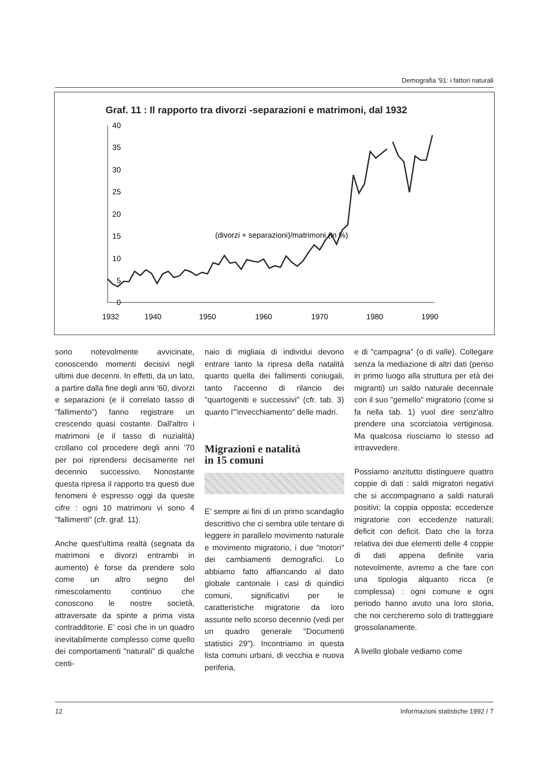Demografia '91: i fattori naturali
Graf. 11 : Il rapporto tra divorzi -separazioni e matrimoni, dal 1932
40
35
30
25
20
15
10
5
0
(divorzi + separazioni)/matrimoni (in %)
1932
1940
1950
1960
1970
1980
1990
sono notevolmente avvicinate, conoscendo momenti decisivi negli ultimi due decenni. In effetti, da un lato, a partire dalla fine degli anni '60, divorzi e separazioni (e il correlato tasso di "fallimento") fanno registrare un crescendo quasi costante. Dall'altro i matrimoni (e il tasso di nuzialità) crollano col procedere degli anni '70 per poi riprendersi decisamente nel decennio successivo. Nonostante questa ripresa il rapporto tra questi due fenomeni è espresso oggi da queste cifre : ogni 10 matrimoni vi sono 4 "fallimenti" (cfr. graf. 11).
Anche quest'ultima realtà (segnata da matrimoni e divorzi entrambi in aumento) è forse da prendere solo come un altro segno del rimescolamento continuo che conoscono le nostre società, attraversate da spinte a prima vista contradditorie. E' così che in un quadro inevitabilmente complesso come quello dei comportamenti "naturali" di qualche centi-
naio di migliaia di individui devono entrare tanto la ripresa della natalità quanto quella dei fallimenti coniugali, tanto l'accenno di rilancio dei "quartogeniti e successivi" (cfr. tab. 3) quanto l'"invecchiamento" delle madri.
Migrazioni e natalità
in 15 comuni
E' sempre ai fini di un primo scandaglio descrittivo che ci sembra utile tentare di leggere in parallelo movimento naturale e movimento migratorio, i due "motori" dei cambiamenti demografici. Lo abbiamo fatto affiancando al dato globale cantonale i casi di quindici comuni, significativi per le caratteristiche migratorie da loro assunte nello scorso decennio (vedi per un quadro generale "Documenti statistici 29"). Incontriamo in questa lista comuni urbani, di vecchia e nuova periferia,
e di "campagna" (o di valle). Collegare senza la mediazione di altri dati (penso in primo luogo alla struttura per età dei migranti) un saldo naturale decennale con il suo "gemello" migratorio (come si fa nella tab. 1) vuol dire senz'altro prendere una scorciatoia vertiginosa. Ma qualcosa riusciamo lo stesso ad intravvedere.
Possiamo anzitutto distinguere quattro coppie di dati : saldi migratori negativi che si accompagnano a saldi naturali positivi; la coppia opposta; eccedenze migratorie con eccedenze naturali; deficit con deficit. Dato che la forza relativa dei due elementi delle 4 coppie di dati appena definite varia notevolmente, avremo a che fare con una tipologia alquanto ricca (e complessa) : ogni comune e ogni periodo hanno avuto una loro storia, che noi cercheremo solo di tratteggiare grossolanamente.
A livello globale vediamo come
12 Informazioni statistiche 1992 / 7